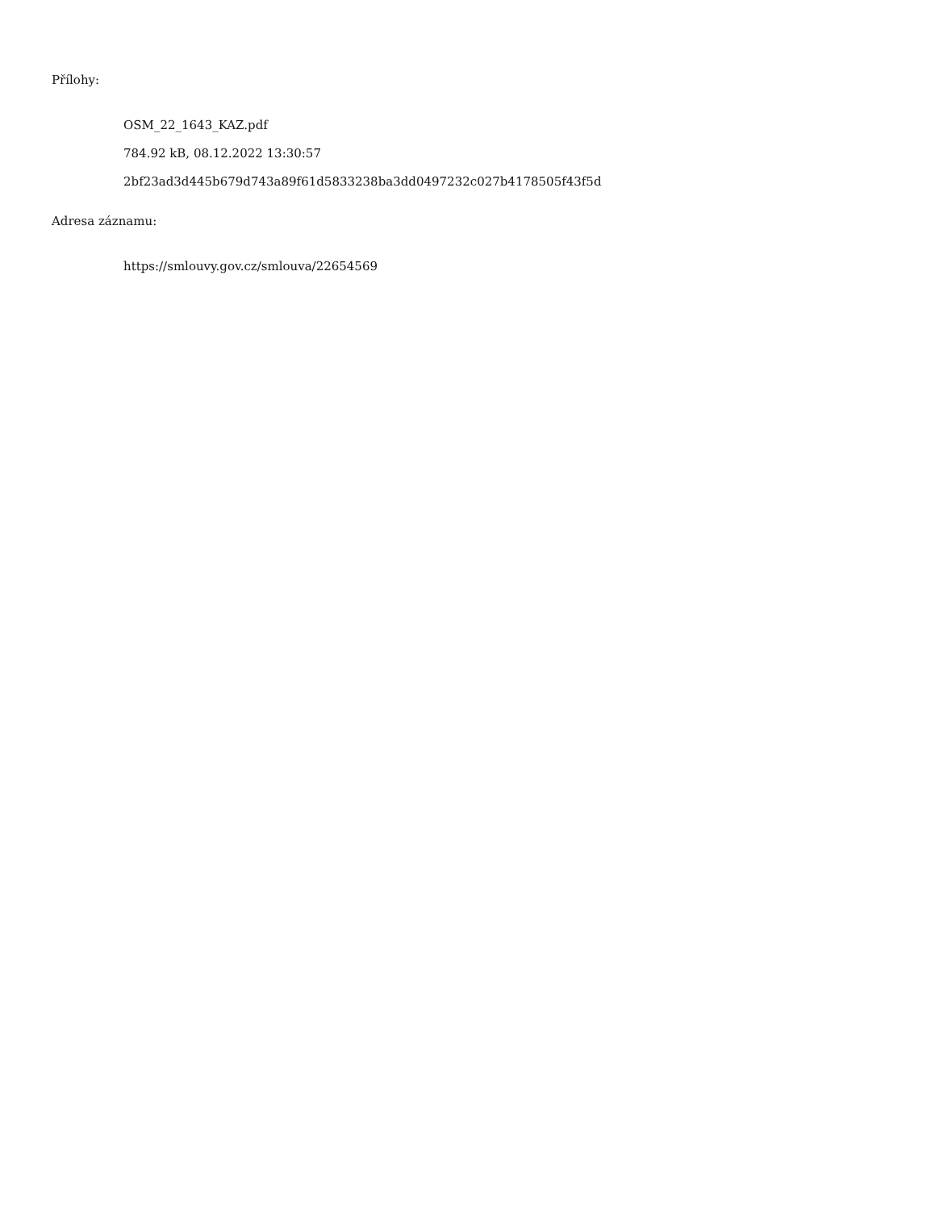Přílohy:
OSM_22_1643_KAZ.pdf
784.92 kB, 08.12.2022 13:30:57
2bf23ad3d445b679d743a89f61d5833238ba3dd0497232c027b4178505f43f5d
Adresa záznamu:
https://smlouvy.gov.cz/smlouva/22654569